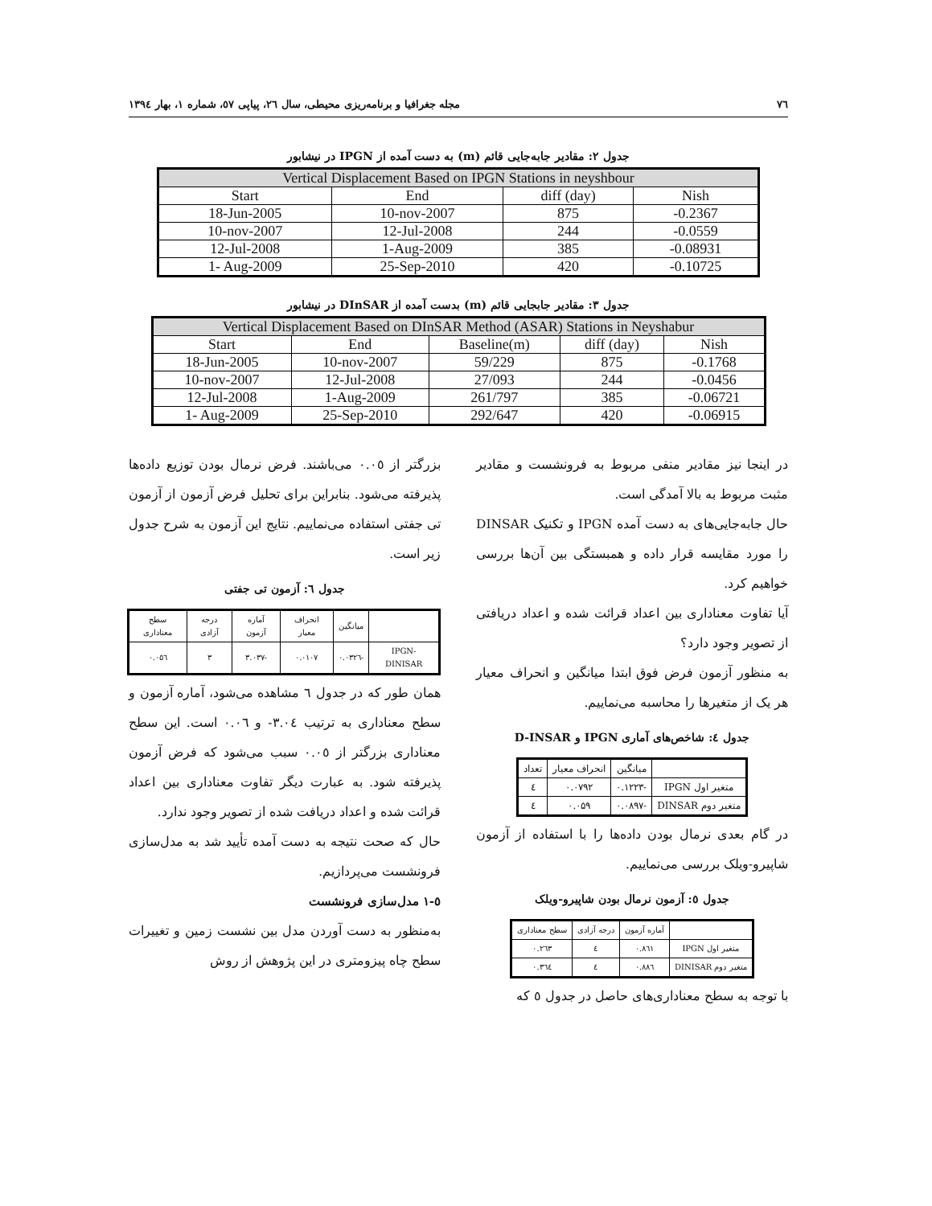۷٦ مجله جغرافیا و برنامه‌ریزی محیطی، سال ٢٦، پیاپی ٥٧، شماره ١، بهار ١٣٩٤
جدول ٢: مقادیر جابه‌جایی قائم (m) به دست آمده از IPGN در نیشابور
| Vertical Displacement Based on IPGN Stations in neyshbour | | | |
| Start | End | diff (day) | Nish |
| 18-Jun-2005 | 10-nov-2007 | 875 | -0.2367 |
| 10-nov-2007 | 12-Jul-2008 | 244 | -0.0559 |
| 12-Jul-2008 | 1-Aug-2009 | 385 | -0.08931 |
| 1- Aug-2009 | 25-Sep-2010 | 420 | -0.10725 |
جدول ٣: مقادیر جابجایی قائم (m) بدست آمده از DInSAR در نیشابور
| Vertical Displacement Based on DInSAR Method (ASAR) Stations in Neyshabur | | | | |
| Start | End | Baseline(m) | diff (day) | Nish |
| 18-Jun-2005 | 10-nov-2007 | 59/229 | 875 | -0.1768 |
| 10-nov-2007 | 12-Jul-2008 | 27/093 | 244 | -0.0456 |
| 12-Jul-2008 | 1-Aug-2009 | 261/797 | 385 | -0.06721 |
| 1- Aug-2009 | 25-Sep-2010 | 292/647 | 420 | -0.06915 |
در اینجا نیز مقادیر منفی مربوط به فرونشست و مقادیر مثبت مربوط به بالا آمدگی است.
حال جابه‌جایی‌های به دست آمده IPGN و تکنیک DINSAR را مورد مقایسه قرار داده و همبستگی بین آن‌ها بررسی خواهیم کرد.
آیا تفاوت معناداری بین اعداد قرائت شده و اعداد دریافتی از تصویر وجود دارد؟
به منظور آزمون فرض فوق ابتدا میانگین و انحراف معیار هر یک از متغیرها را محاسبه می‌نماییم.
جدول ٤: شاخص‌های آماری IPGN و D-INSAR
| | میانگین | انحراف معیار | تعداد |
| --- | --- | --- | --- |
| متغیر اول IPGN | -۰.۱۲۲۳ | ۰.۰۷۹۲ | ٤ |
| متغیر دوم DINSAR | -۰.۰۸۹۷ | ۰.۰۵۹ | ٤ |
در گام بعدی نرمال بودن داده‌ها را با استفاده از آزمون شاپیرو-ویلک بررسی می‌نماییم.
جدول ٥: آزمون نرمال بودن شاپیرو-ویلک
| | آماره آزمون | درجه آزادی | سطح معناداری |
| --- | --- | --- | --- |
| متغیر اول IPGN | ۰.۸٦۱ | ٤ | ۰.۲٦۳ |
| متغیر دوم DINISAR | ۰.۸۸٦ | ٤ | ۰.۳٦٤ |
با توجه به سطح معناداری‌های حاصل در جدول ٥ که
بزرگتر از ۰.۰٥ می‌باشند. فرض نرمال بودن توزیع داده‌ها پذیرفته می‌شود. بنابراین برای تحلیل فرض آزمون از آزمون تی جفتی استفاده می‌نماییم. نتایج این آزمون به شرح جدول زیر است.
جدول ٦: آزمون تی جفتی
| | میانگین | انحراف معیار | آماره آزمون | درجه آزادی | سطح معناداری |
| --- | --- | --- | --- | --- | --- |
| IPGN-DINISAR | -۰.۰۳۲٦ | ۰.۰۱۰۷ | -۳.۰۳۷ | ۳ | ۰.۰٥٦ |
همان طور که در جدول ٦ مشاهده می‌شود، آماره آزمون و سطح معناداری به ترتیب ۳.۰٤- و ۰.۰٦ است. این سطح معناداری بزرگتر از ۰.۰٥ سبب می‌شود که فرض آزمون پذیرفته شود. به عبارت دیگر تفاوت معناداری بین اعداد قرائت شده و اعداد دریافت شده از تصویر وجود ندارد.
حال که صحت نتیجه به دست آمده تأیید شد به مدل‌سازی فرونشست می‌پردازیم.
٥-١ مدل‌سازی فرونشست
به‌منظور به دست آوردن مدل بین نشست زمین و تغییرات سطح چاه پیزومتری در این پژوهش از روش